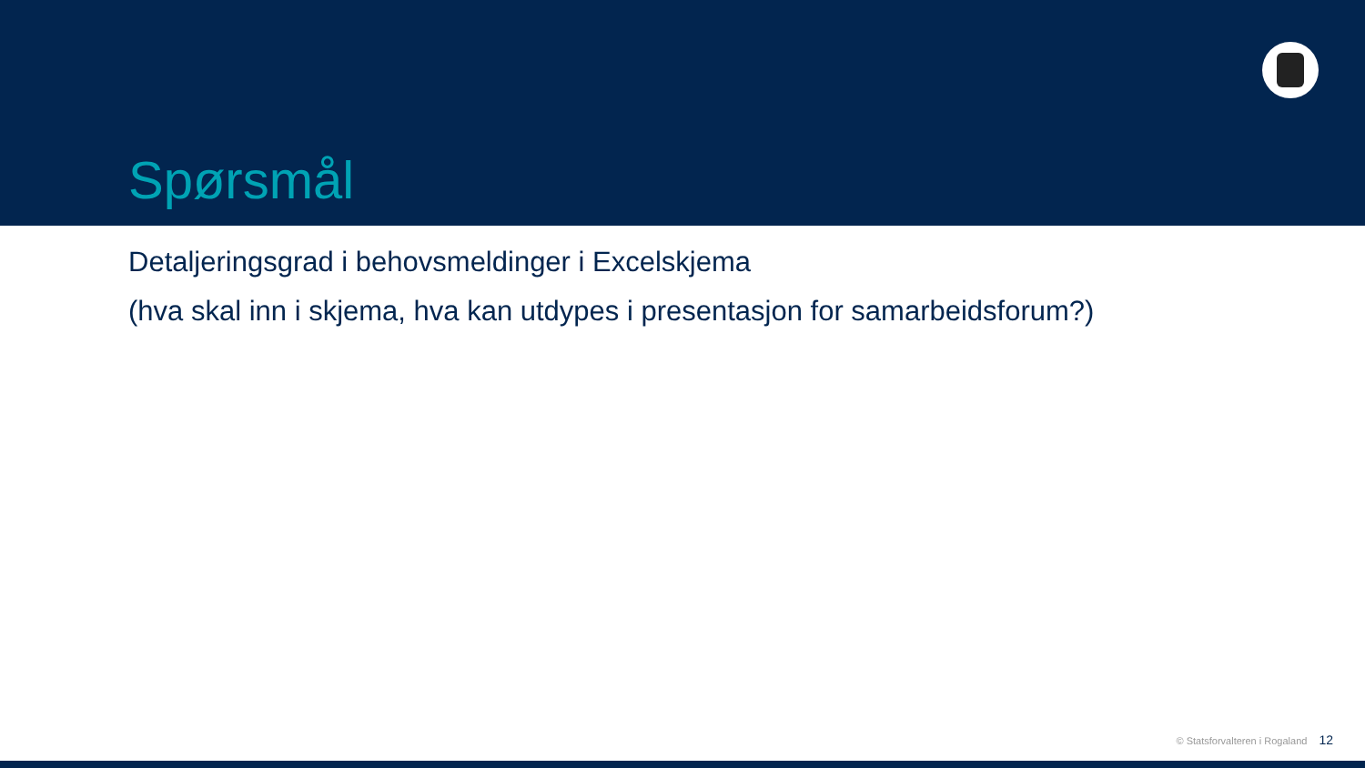Spørsmål
Detaljeringsgrad i behovsmeldinger i Excelskjema
(hva skal inn i skjema, hva kan utdypes i presentasjon for samarbeidsforum?)
© Statsforvalteren i Rogaland 12